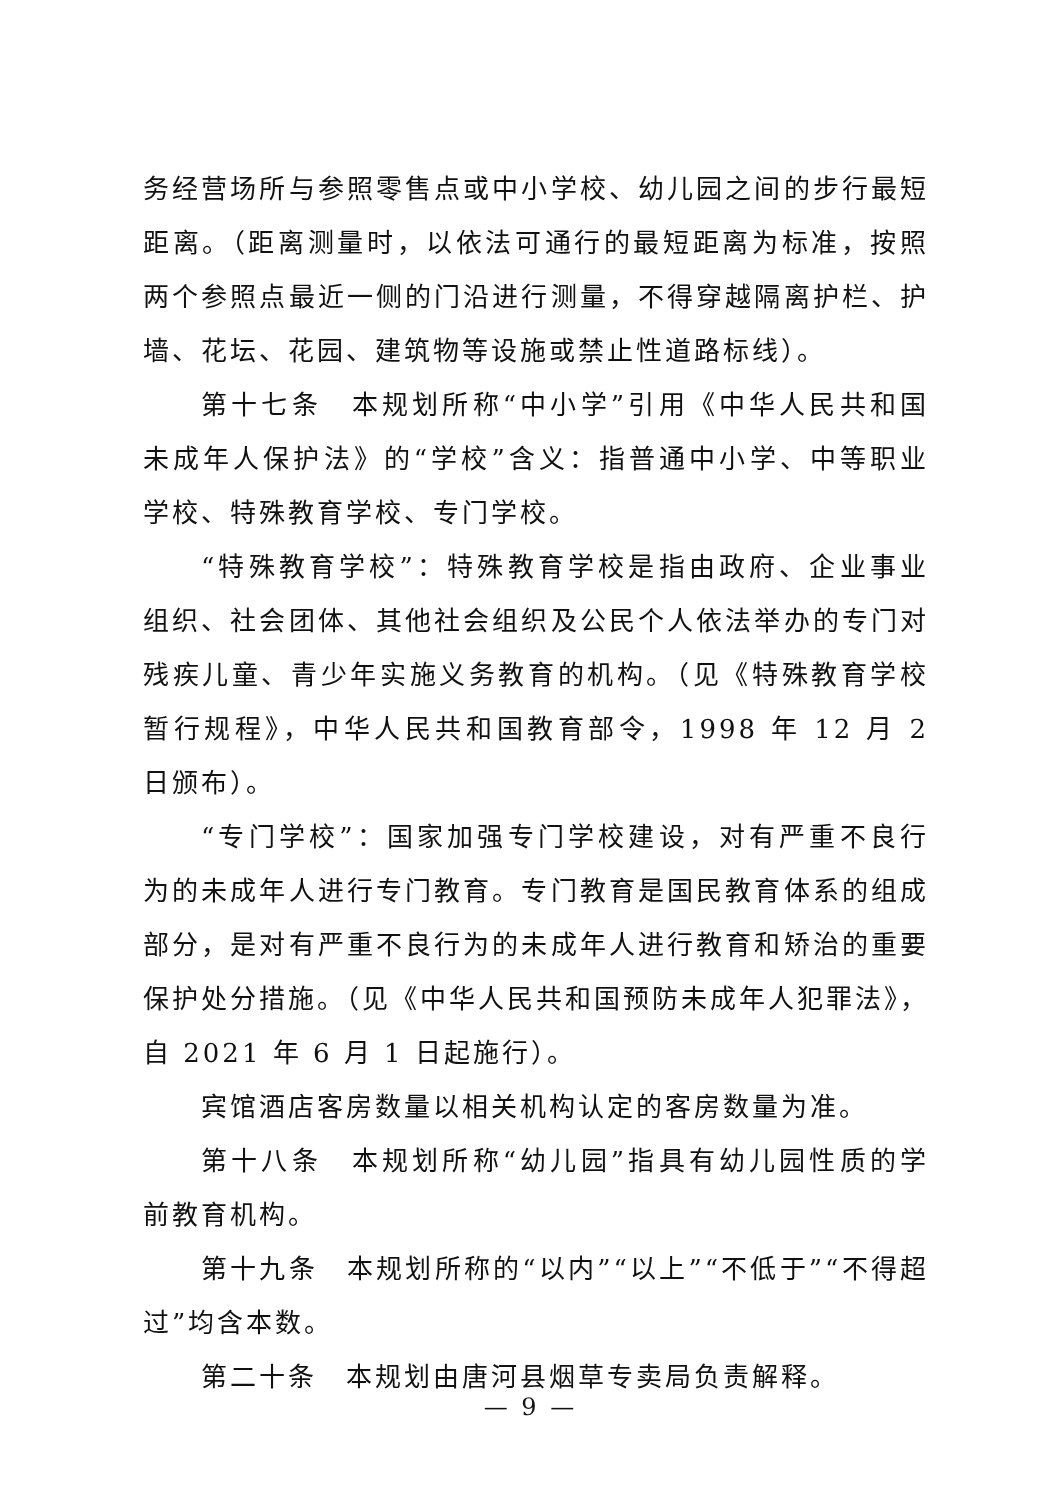务经营场所与参照零售点或中小学校、幼儿园之间的步行最短距离。（距离测量时，以依法可通行的最短距离为标准，按照两个参照点最近一侧的门沿进行测量，不得穿越隔离护栏、护墙、花坛、花园、建筑物等设施或禁止性道路标线）。
第十七条　本规划所称“中小学”引用《中华人民共和国未成年人保护法》的“学校”含义：指普通中小学、中等职业学校、特殊教育学校、专门学校。
“特殊教育学校”：特殊教育学校是指由政府、企业事业组织、社会团体、其他社会组织及公民个人依法举办的专门对残疾儿童、青少年实施义务教育的机构。（见《特殊教育学校暂行规程》，中华人民共和国教育部令，1998 年 12 月 2 日颁布）。
“专门学校”：国家加强专门学校建设，对有严重不良行为的未成年人进行专门教育。专门教育是国民教育体系的组成部分，是对有严重不良行为的未成年人进行教育和矫治的重要保护处分措施。（见《中华人民共和国预防未成年人犯罪法》，自 2021 年 6 月 1 日起施行）。
宾馆酒店客房数量以相关机构认定的客房数量为准。
第十八条　本规划所称“幼儿园”指具有幼儿园性质的学前教育机构。
第十九条　本规划所称的“以内”“以上”“不低于”“不得超过”均含本数。
第二十条　本规划由唐河县烟草专卖局负责解释。
— 9 —